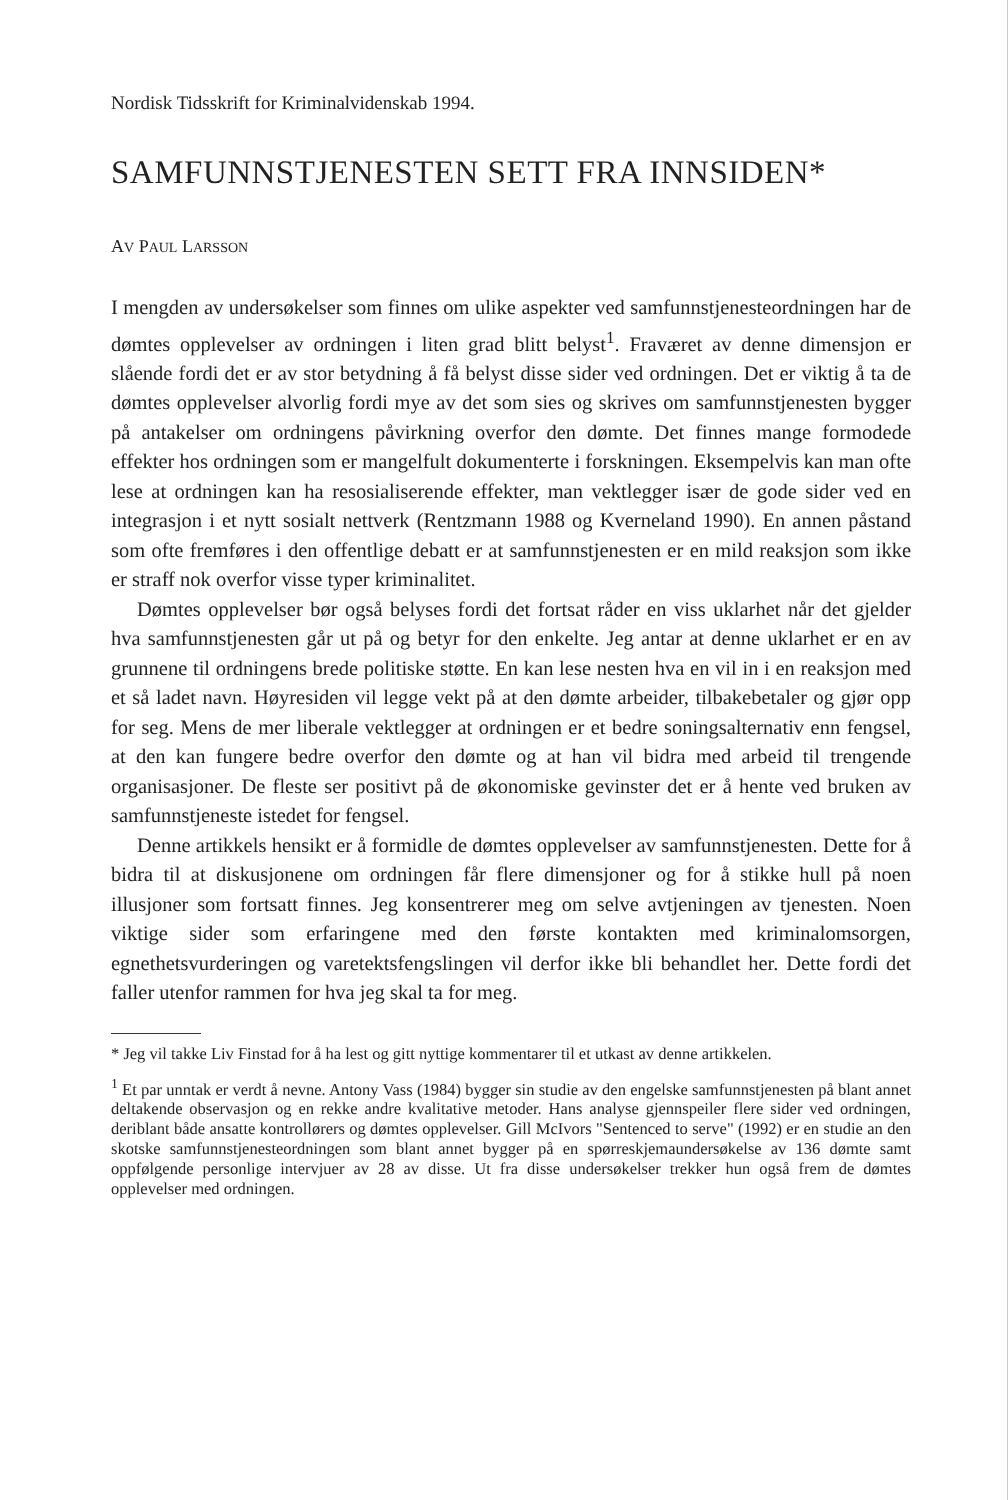Nordisk Tidsskrift for Kriminalvidenskab 1994.
SAMFUNNSTJENESTEN SETT FRA INNSIDEN*
AV PAUL LARSSON
I mengden av undersøkelser som finnes om ulike aspekter ved samfunnstjenesteordningen har de dømtes opplevelser av ordningen i liten grad blitt belyst<sup>1</sup>. Fraværet av denne dimensjon er slående fordi det er av stor betydning å få belyst disse sider ved ordningen. Det er viktig å ta de dømtes opplevelser alvorlig fordi mye av det som sies og skrives om samfunnstjenesten bygger på antakelser om ordningens påvirkning overfor den dømte. Det finnes mange formodede effekter hos ordningen som er mangelfult dokumenterte i forskningen. Eksempelvis kan man ofte lese at ordningen kan ha resosialiserende effekter, man vektlegger især de gode sider ved en integrasjon i et nytt sosialt nettverk (Rentzmann 1988 og Kverneland 1990). En annen påstand som ofte fremføres i den offentlige debatt er at samfunnstjenesten er en mild reaksjon som ikke er straff nok overfor visse typer kriminalitet.
Dømtes opplevelser bør også belyses fordi det fortsat råder en viss uklarhet når det gjelder hva samfunnstjenesten går ut på og betyr for den enkelte. Jeg antar at denne uklarhet er en av grunnene til ordningens brede politiske støtte. En kan lese nesten hva en vil in i en reaksjon med et så ladet navn. Høyresiden vil legge vekt på at den dømte arbeider, tilbakebetaler og gjør opp for seg. Mens de mer liberale vektlegger at ordningen er et bedre soningsalternativ enn fengsel, at den kan fungere bedre overfor den dømte og at han vil bidra med arbeid til trengende organisasjoner. De fleste ser positivt på de økonomiske gevinster det er å hente ved bruken av samfunnstjeneste istedet for fengsel.
Denne artikkels hensikt er å formidle de dømtes opplevelser av samfunnstjenesten. Dette for å bidra til at diskusjonene om ordningen får flere dimensjoner og for å stikke hull på noen illusjoner som fortsatt finnes. Jeg konsentrerer meg om selve avtjeningen av tjenesten. Noen viktige sider som erfaringene med den første kontakten med kriminalomsorgen, egnethetsvurderingen og varetektsfengslingen vil derfor ikke bli behandlet her. Dette fordi det faller utenfor rammen for hva jeg skal ta for meg.
* Jeg vil takke Liv Finstad for å ha lest og gitt nyttige kommentarer til et utkast av denne artikkelen.
<sup>1</sup> Et par unntak er verdt å nevne. Antony Vass (1984) bygger sin studie av den engelske samfunnstjenesten på blant annet deltakende observasjon og en rekke andre kvalitative metoder. Hans analyse gjennspeiler flere sider ved ordningen, deriblant både ansatte kontrollørers og dømtes opplevelser. Gill McIvors "Sentenced to serve" (1992) er en studie an den skotske samfunnstjenesteordningen som blant annet bygger på en spørreskjemaundersøkelse av 136 dømte samt oppfølgende personlige intervjuer av 28 av disse. Ut fra disse undersøkelser trekker hun også frem de dømtes opplevelser med ordningen.